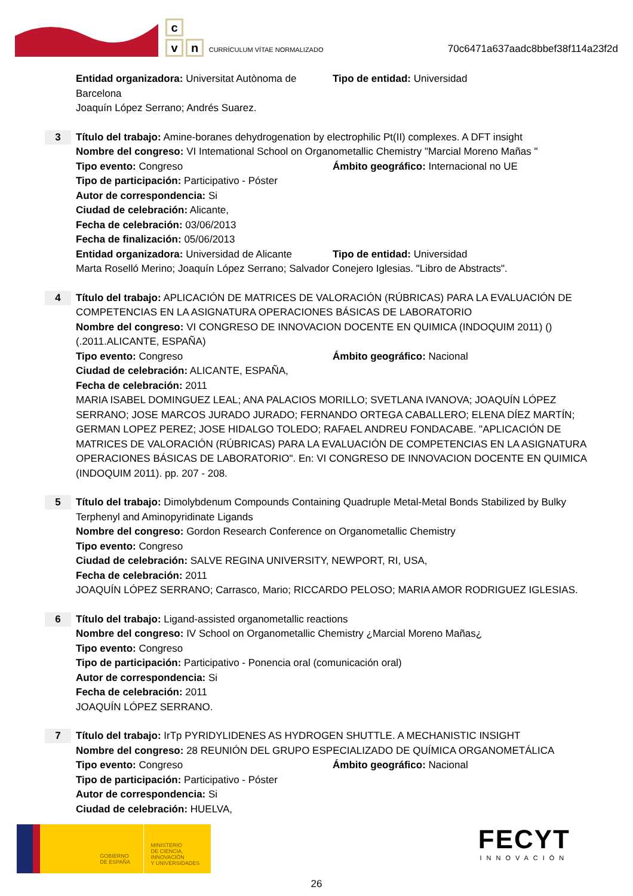c
vn CURRÍCULUM VÍTAE NORMALIZADO
70c6471a637aadc8bbef38f114a23f2d
Entidad organizadora: Universitat Autònoma de Barcelona
Tipo de entidad: Universidad
Joaquín López Serrano; Andrés Suarez.
3
Título del trabajo: Amine-boranes dehydrogenation by electrophilic Pt(II) complexes. A DFT insight
Nombre del congreso: VI Intemational School on Organometallic Chemistry "Marcial Moreno Mañas "
Tipo evento: Congreso Ámbito geográfico: Internacional no UE
Tipo de participación: Participativo - Póster
Autor de correspondencia: Si
Ciudad de celebración: Alicante,
Fecha de celebración: 03/06/2013
Fecha de finalización: 05/06/2013
Entidad organizadora: Universidad de Alicante
Tipo de entidad: Universidad
Marta Roselló Merino; Joaquín López Serrano; Salvador Conejero Iglesias. "Libro de Abstracts".
4
Título del trabajo: APLICACIÓN DE MATRICES DE VALORACIÓN (RÚBRICAS) PARA LA EVALUACIÓN DE COMPETENCIAS EN LA ASIGNATURA OPERACIONES BÁSICAS DE LABORATORIO
Nombre del congreso: VI CONGRESO DE INNOVACION DOCENTE EN QUIMICA (INDOQUIM 2011) () (.2011.ALICANTE, ESPAÑA)
Tipo evento: Congreso Ámbito geográfico: Nacional
Ciudad de celebración: ALICANTE, ESPAÑA,
Fecha de celebración: 2011
MARIA ISABEL DOMINGUEZ LEAL; ANA PALACIOS MORILLO; SVETLANA IVANOVA; JOAQUÍN LÓPEZ SERRANO; JOSE MARCOS JURADO JURADO; FERNANDO ORTEGA CABALLERO; ELENA DÍEZ MARTÍN; GERMAN LOPEZ PEREZ; JOSE HIDALGO TOLEDO; RAFAEL ANDREU FONDACABE. "APLICACIÓN DE MATRICES DE VALORACIÓN (RÚBRICAS) PARA LA EVALUACIÓN DE COMPETENCIAS EN LA ASIGNATURA OPERACIONES BÁSICAS DE LABORATORIO". En: VI CONGRESO DE INNOVACION DOCENTE EN QUIMICA (INDOQUIM 2011). pp. 207 - 208.
5
Título del trabajo: Dimolybdenum Compounds Containing Quadruple Metal-Metal Bonds Stabilized by Bulky Terphenyl and Aminopyridinate Ligands
Nombre del congreso: Gordon Research Conference on Organometallic Chemistry
Tipo evento: Congreso
Ciudad de celebración: SALVE REGINA UNIVERSITY, NEWPORT, RI, USA,
Fecha de celebración: 2011
JOAQUÍN LÓPEZ SERRANO; Carrasco, Mario; RICCARDO PELOSO; MARIA AMOR RODRIGUEZ IGLESIAS.
6
Título del trabajo: Ligand-assisted organometallic reactions
Nombre del congreso: IV School on Organometallic Chemistry ¿Marcial Moreno Mañas¿
Tipo evento: Congreso
Tipo de participación: Participativo - Ponencia oral (comunicación oral)
Autor de correspondencia: Si
Fecha de celebración: 2011
JOAQUÍN LÓPEZ SERRANO.
7
Título del trabajo: IrTp PYRIDYLIDENES AS HYDROGEN SHUTTLE. A MECHANISTIC INSIGHT
Nombre del congreso: 28 REUNIÓN DEL GRUPO ESPECIALIZADO DE QUÍMICA ORGANOMETÁLICA
Tipo evento: Congreso Ámbito geográfico: Nacional
Tipo de participación: Participativo - Póster
Autor de correspondencia: Si
Ciudad de celebración: HUELVA,
GOBIERNO DE ESPAÑA
MINISTERIO
DE CIENCIA, INNOVACIÓN
Y UNIVERSIDADES
FECYT
INNOVACIÓN
26